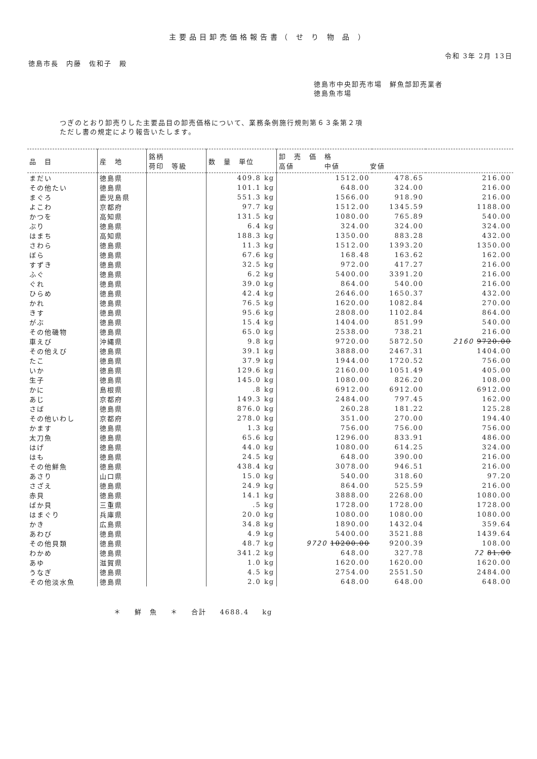主要品目卸売価格報告書（ せ り 物 品 ）
令和 3年 2月 13日
徳島市長　内藤　佐和子　殿
徳島市中央卸売市場　鮮魚部卸売業者
徳島魚市場
つぎのとおり卸売りした主要品目の卸売価格について、業務条例施行規則第６３条第２項
ただし書の規定により報告いたします。
| 品 目 | 産 地 | 銘柄 荷印 等級 | 数 量 単位 | 卸 売 価 格 高値 中値 安値 | | |
| --- | --- | --- | --- | --- | --- | --- |
| まだい | 徳島県 | | 409.8 kg | 1512.00 | 478.65 | 216.00 |
| その他たい | 徳島県 | | 101.1 kg | 648.00 | 324.00 | 216.00 |
| まぐろ | 鹿児島県 | | 551.3 kg | 1566.00 | 918.90 | 216.00 |
| よこわ | 京都府 | | 97.7 kg | 1512.00 | 1345.59 | 1188.00 |
| かつを | 高知県 | | 131.5 kg | 1080.00 | 765.89 | 540.00 |
| ぶり | 徳島県 | | 6.4 kg | 324.00 | 324.00 | 324.00 |
| はまち | 高知県 | | 188.3 kg | 1350.00 | 883.28 | 432.00 |
| さわら | 徳島県 | | 11.3 kg | 1512.00 | 1393.20 | 1350.00 |
| ぼら | 徳島県 | | 67.6 kg | 168.48 | 163.62 | 162.00 |
| すずき | 徳島県 | | 32.5 kg | 972.00 | 417.27 | 216.00 |
| ふぐ | 徳島県 | | 6.2 kg | 5400.00 | 3391.20 | 216.00 |
| ぐれ | 徳島県 | | 39.0 kg | 864.00 | 540.00 | 216.00 |
| ひらめ | 徳島県 | | 42.4 kg | 2646.00 | 1650.37 | 432.00 |
| かれ | 徳島県 | | 76.5 kg | 1620.00 | 1082.84 | 270.00 |
| きす | 徳島県 | | 95.6 kg | 2808.00 | 1102.84 | 864.00 |
| がぶ | 徳島県 | | 15.4 kg | 1404.00 | 851.99 | 540.00 |
| その他磯物 | 徳島県 | | 65.0 kg | 2538.00 | 738.21 | 216.00 |
| 車えび | 沖縄県 | | 9.8 kg | 9720.00 | 5872.50 | 2160 9720.00 |
| その他えび | 徳島県 | | 39.1 kg | 3888.00 | 2467.31 | 1404.00 |
| たこ | 徳島県 | | 37.9 kg | 1944.00 | 1720.52 | 756.00 |
| いか | 徳島県 | | 129.6 kg | 2160.00 | 1051.49 | 405.00 |
| 生子 | 徳島県 | | 145.0 kg | 1080.00 | 826.20 | 108.00 |
| かに | 島根県 | | .8 kg | 6912.00 | 6912.00 | 6912.00 |
| あじ | 京都府 | | 149.3 kg | 2484.00 | 797.45 | 162.00 |
| さば | 徳島県 | | 876.0 kg | 260.28 | 181.22 | 125.28 |
| その他いわし | 京都府 | | 278.0 kg | 351.00 | 270.00 | 194.40 |
| かます | 徳島県 | | 1.3 kg | 756.00 | 756.00 | 756.00 |
| 太刀魚 | 徳島県 | | 65.6 kg | 1296.00 | 833.91 | 486.00 |
| はげ | 徳島県 | | 44.0 kg | 1080.00 | 614.25 | 324.00 |
| はも | 徳島県 | | 24.5 kg | 648.00 | 390.00 | 216.00 |
| その他鮮魚 | 徳島県 | | 438.4 kg | 3078.00 | 946.51 | 216.00 |
| あさり | 山口県 | | 15.0 kg | 540.00 | 318.60 | 97.20 |
| さざえ | 徳島県 | | 24.9 kg | 864.00 | 525.59 | 216.00 |
| 赤貝 | 徳島県 | | 14.1 kg | 3888.00 | 2268.00 | 1080.00 |
| ばか貝 | 三重県 | | .5 kg | 1728.00 | 1728.00 | 1728.00 |
| はまぐり | 兵庫県 | | 20.0 kg | 1080.00 | 1080.00 | 1080.00 |
| かき | 広島県 | | 34.8 kg | 1890.00 | 1432.04 | 359.64 |
| あわび | 徳島県 | | 4.9 kg | 5400.00 | 3521.88 | 1439.64 |
| その他貝類 | 徳島県 | | 48.7 kg | 9720 10200.00 | 9200.39 | 108.00 |
| わかめ | 徳島県 | | 341.2 kg | 648.00 | 327.78 | 72 81.00 |
| あゆ | 滋賀県 | | 1.0 kg | 1620.00 | 1620.00 | 1620.00 |
| うなぎ | 徳島県 | | 4.5 kg | 2754.00 | 2551.50 | 2484.00 |
| その他淡水魚 | 徳島県 | | 2.0 kg | 648.00 | 648.00 | 648.00 |
＊ 鮮　魚 ＊ 合計 4688.4 kg